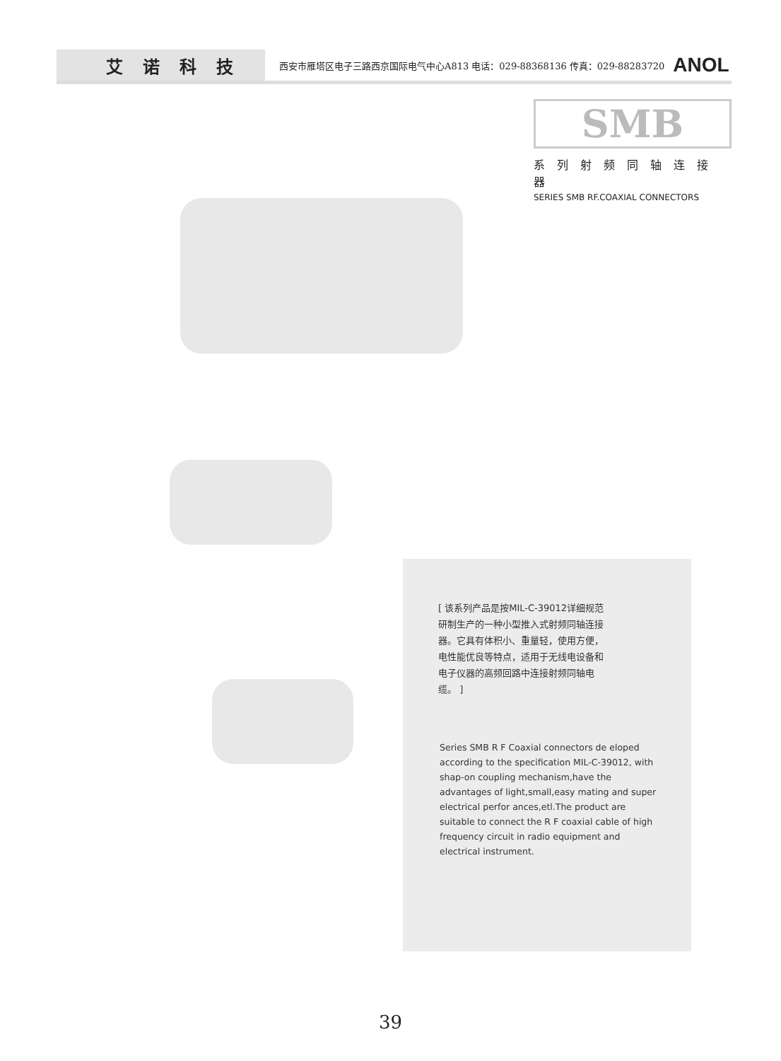艾诺科技
西安市雁塔区电子三路西京国际电气中心A813 电话：029-88368136 传真：029-88283720
ANOL
SMB
系列射频同轴连接器
SERIES SMB RF.COAXIAL CONNECTORS
[ 该系列产品是按MIL-C-39012详细规范研制生产的一种小型推入式射频同轴连接器。它具有体积小、重量轻，使用方便，电性能优良等特点，适用于无线电设备和电子仪器的高频回路中连接射频同轴电缆。 ]
Series SMB R F Coaxial connectors de eloped according to the specification MIL-C-39012, with shap-on coupling mechanism,have the advantages of light,small,easy mating and super electrical perfor ances,etl.The product are suitable to connect the R F coaxial cable of high frequency circuit in radio equipment and electrical instrument.
39